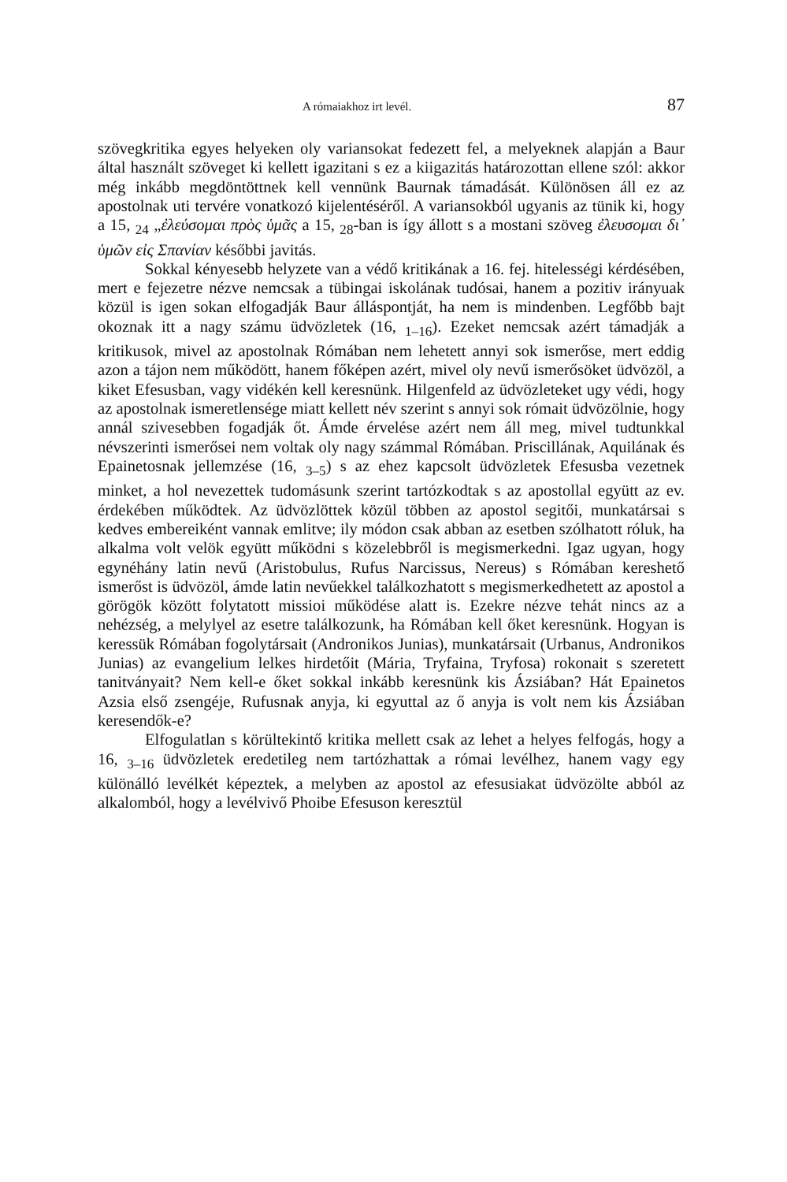A rómaiakhoz irt levél. 87
szövegkritika egyes helyeken oly variansokat fedezett fel, a melyeknek alapján a Baur által használt szöveget ki kellett igazitani s ez a kiigazitás határozottan ellene szól: akkor még inkább megdöntöttnek kell vennünk Baurnak támadását. Különösen áll ez az apostolnak uti tervére vonatkozó kijelentéséről. A variansokból ugyanis az tünik ki, hogy a 15, <sub>24</sub> „ἐλεύσομαι πρὸς ὑμᾶς a 15, <sub>28</sub>-ban is így állott s a mostani szöveg ἐλευσομαι δι᾽ ὑμῶν εἰς Σπανίαν későbbi javitás.
Sokkal kényesebb helyzete van a védő kritikának a 16. fej. hitelességi kérdésében, mert e fejezetre nézve nemcsak a tübingai iskolának tudósai, hanem a pozitiv irányuak közül is igen sokan elfogadják Baur álláspontját, ha nem is mindenben. Legfőbb bajt okoznak itt a nagy számu üdvözletek (16, <sub>1–16</sub>). Ezeket nemcsak azért támadják a kritikusok, mivel az apostolnak Rómában nem lehetett annyi sok ismerőse, mert eddig azon a tájon nem működött, hanem főképen azért, mivel oly nevű ismerősöket üdvözöl, a kiket Efesusban, vagy vidékén kell keresnünk. Hilgenfeld az üdvözleteket ugy védi, hogy az apostolnak ismeretlensége miatt kellett név szerint s annyi sok rómait üdvözölnie, hogy annál szivesebben fogadják őt. Ámde érvelése azért nem áll meg, mivel tudtunkkal névszerinti ismerősei nem voltak oly nagy számmal Rómában. Priscillának, Aquilának és Epainetosnak jellemzése (16, <sub>3–5</sub>) s az ehez kapcsolt üdvözletek Efesusba vezetnek minket, a hol nevezettek tudomásunk szerint tartózkodtak s az apostollal együtt az ev. érdekében működtek. Az üdvözlöttek közül többen az apostol segitői, munkatársai s kedves embereiként vannak emlitve; ily módon csak abban az esetben szólhatott róluk, ha alkalma volt velök együtt működni s közelebbről is megismerkedni. Igaz ugyan, hogy egynéhány latin nevű (Aristobulus, Rufus Narcissus, Nereus) s Rómában kereshető ismerőst is üdvözöl, ámde latin nevűekkel találkozhatott s megismerkedhetett az apostol a görögök között folytatott missioi működése alatt is. Ezekre nézve tehát nincs az a nehézség, a melylyel az esetre találkozunk, ha Rómában kell őket keresnünk. Hogyan is keressük Rómában fogolytársait (Andronikos Junias), munkatársait (Urbanus, Andronikos Junias) az evangelium lelkes hirdetőit (Mária, Tryfaina, Tryfosa) rokonait s szeretett tanitványait? Nem kell-e őket sokkal inkább keresnünk kis Ázsiában? Hát Epainetos Azsia első zsengéje, Rufusnak anyja, ki egyuttal az ő anyja is volt nem kis Ázsiában keresendők-e?
Elfogulatlan s körültekintő kritika mellett csak az lehet a helyes felfogás, hogy a 16, <sub>3–16</sub> üdvözletek eredetileg nem tartózhattak a római levélhez, hanem vagy egy különálló levélkét képeztek, a melyben az apostol az efesusiakat üdvözölte abból az alkalomból, hogy a levélvivő Phoibe Efesuson keresztül